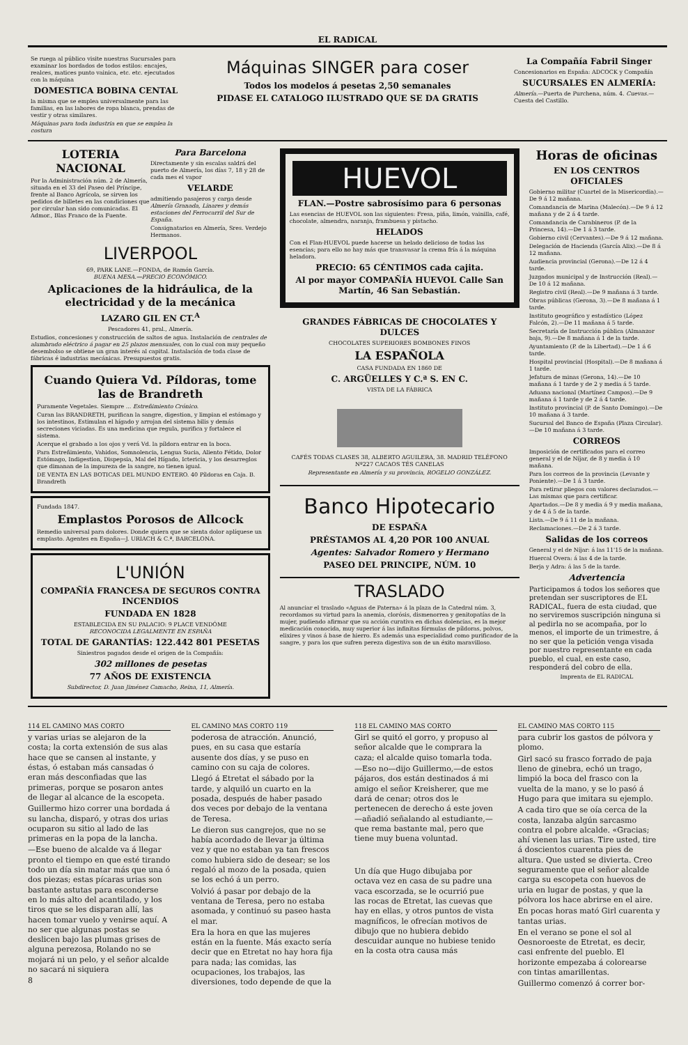EL RADICAL
Se ruega al público visite nuestras Sucursales para examinar los bordados de todos estilos: encajes, realces, matices punto vainica, etc. etc. ejecutados con la máquina
DOMESTICA BOBINA CENTAL
la misma que se emplea universalmente para las familias, en las labores de ropa blanca, prendas de vestir y otras similares.
Máquinas para toda industria en que se emplea la costura
Máquinas SINGER para coser
Todos los modelos á pesetas 2,50 semanales
PIDASE EL CATALOGO ILUSTRADO QUE SE DA GRATIS
La Compañía Fabril Singer
Concesionarios en España: ADCOCK y Compañía
SUCURSALES EN ALMERÍA:
Almería.—Puerta de Purchena, núm. 4. Cuevas.—Cuesta del Castillo.
LOTERIA NACIONAL
Por la Administración núm. 2 de Almería, situada en el 33 del Paseo del Príncipe, frente al Banco Agrícola, se sirven los pedidos de billetes en las condiciones que por circular han sido comunicadas. El Admor., Blas Franco de la Fuente.
Para Barcelona
Directamente y sin escalas saldrá del puerto de Almería, los días 7, 18 y 28 de cada mes el vapor
VELARDE
admitiendo pasajeros y carga desde Almería Granada, Linares y demás estaciones del Ferrocarril del Sur de España.
Consignatarios en Almería, Sres. Verdejo Hermanos.
LIVERPOOL
69, PARK LANE.—FONDA, de Ramón García.
BUENA MESA.—PRECIO ECONÓMICO.
Aplicaciones de la hidráulica, de la electricidad y de la mecánica
LAZARO GIL EN CT.<sup>A</sup>
Pescadores 41, pral., Almería.
Estudios, concesiones y construcción de saltos de agua. Instalación de centrales de alumbrado eléctrico á pagar en 25 plazos mensuales, con lo cual con muy pequeño desembolso se obtiene un gran interés al capital. Instalación de toda clase de fábricas é industrias mecánicas. Presupuestos gratis.
Cuando Quiera Vd. Píldoras, tome las de Brandreth
Puramente Vegetales. Siempre ... Estreñimiento Crónico.
Curan las BRANDRETH, purifican la sangre, digestion, y limpian el estómago y los intestinos, Estimulan el hígado y arrojan del sistema bilis y demás secreciones viciadas. Es una medicina que regula, purifica y fortalece el sistema.
Acerque el grabado a los ojos y verá Vd. la píldora entrar en la boca.
Para Estreñimiento, Vahidos, Somnolencia, Lengua Sucia, Aliento Fétido, Dolor Estómago, Indigestion, Dispepsia, Mal del Hígado, Ictericia, y los desarreglos que dimanan de la impureza de la sangre, no tienen igual.
DE VENTA EN LAS BOTICAS DEL MUNDO ENTERO. 40 Píldoras en Caja. B. Brandreth
Fundada 1847.
Emplastos Porosos de Allcock
Remedio universal para dolores. Donde quiera que se sienta dolor aplíquese un emplasto. Agentes en España—J. URIACH & C.ª, BARCELONA.
L'UNIÓN
COMPAÑÍA FRANCESA DE SEGUROS CONTRA INCENDIOS
FUNDADA EN 1828
ESTABLECIDA EN SU PALACIO: 9 PLACE VENDÓME
RECONOCIDA LEGALMENTE EN ESPAÑA
TOTAL DE GARANTÍAS: 122.442 801 PESETAS
Siniestros pagados desde el origen de la Compañía:
302 millones de pesetas
77 AÑOS DE EXISTENCIA
Subdirector, D. Juan Jiménez Camacho, Reina, 11, Almería.
HUEVOL
FLAN.—Postre sabrosísimo para 6 personas
Las esencias de HUEVOL son las siguientes: Fresa, piña, limón, vainilla, café, chocolate, almendra, naranja, frambuesa y pistacho.
HELADOS
Con el Flan-HUEVOL puede hacerse un helado delicioso de todas las esencias; para ello no hay más que transvasar la crema fría á la máquina heladora.
PRECIO: 65 CÉNTIMOS cada cajita.
Al por mayor COMPAÑÍA HUEVOL Calle San Martín, 46 San Sebastián.
GRANDES FÁBRICAS DE CHOCOLATES Y DULCES
CHOCOLATES SUPERIORES BOMBONES FINOS
LA ESPAÑOLA
CASA FUNDADA EN 1860 DE
C. ARGÜELLES Y C.ª S. EN C.
VISTA DE LA FÁBRICA
CAFÉS TODAS CLASES 38, ALBERTO AGUILERA, 38. MADRID TELÉFONO Nº227 CACAOS TÉS CANELAS
Representante en Almería y su provincia, ROGELIO GONZÁLEZ.
Banco Hipotecario
DE ESPAÑA
PRÉSTAMOS AL 4,20 POR 100 ANUAL
Agentes: Salvador Romero y Hermano
PASEO DEL PRINCIPE, NÚM. 10
TRASLADO
Al anunciar el traslado «Aguas de Paterna» á la plaza de la Catedral núm. 3, recordamos su virtud para la anemia, clorósis, dismenorrea y genitopatías de la mujer, pudiendo afirmar que su acción curativa en dichas dolencias, es la mejor medicación conocida, muy superior á las infinitas fórmulas de píldoras, polvos, elixires y vinos á base de hierro. Es además una especialidad como purificador de la sangre, y para los que sufren pereza digestiva son de un éxito maravilloso.
Horas de oficinas
EN LOS CENTROS OFICIALES
Gobierno militar (Cuartel de la Misericordia).—De 9 á 12 mañana.
Comandancia de Marina (Malecón).—De 9 á 12 mañana y de 2 á 4 tarde.
Comandancia de Carabineros (P. de la Princesa, 14).—De 1 á 3 tarde.
Gobierno civil (Cervantes).—De 9 á 12 mañana.
Delegación de Hacienda (García Alix).—De 8 á 12 mañana.
Audiencia provincial (Gerona).—De 12 á 4 tarde.
Juzgados municipal y de Instrucción (Real).—De 10 á 12 mañana.
Registro civil (Real).—De 9 mañana á 3 tarde.
Obras públicas (Gerona, 3).—De 8 mañana á 1 tarde.
Instituto geográfico y estadístico (López Falcón, 2).—De 11 mañana á 5 tarde.
Secretaría de Instrucción pública (Almanzor baja, 9).—De 8 mañana á 1 de la tarde.
Ayuntamiento (P. de la Libertad).—De 1 á 6 tarde.
Hospital provincial (Hospital).—De 8 mañana á 1 tarde.
Jefatura de minas (Gerona, 14).—De 10 mañana á 1 tarde y de 2 y media á 5 tarde.
Aduana nacional (Martínez Campos).—De 9 mañana á 1 tarde y de 2 á 4 tarde.
Instituto provincial (P. de Santo Domingo).—De 10 mañana á 3 tarde.
Sucursal del Banco de España (Plaza Circular).—De 10 mañana á 3 tarde.
CORREOS
Imposición de certificados para el correo general y el de Níjar, de 8 y media á 10 mañana.
Para los correos de la provincia (Levante y Poniente).—De 1 á 3 tarde.
Para retirar pliegos con valores declarados.—Las mismas que para certificar.
Apartados.—De 8 y media á 9 y media mañana, y de 4 á 5 de la tarde.
Lista.—De 9 á 11 de la mañana.
Reclamaciones.—De 2 á 3 tarde.
Salidas de los correos
General y el de Níjar: á las 11'15 de la mañana.
Huercal Overa: á las 4 de la tarde.
Berja y Adra: á las 5 de la tarde.
Advertencia
Participamos á todos los señores que pretendan ser suscriptores de EL RADICAL, fuera de esta ciudad, que no serviremos suscripción ninguna si al pedirla no se acompaña, por lo menos, el importe de un trimestre, á no ser que la petición venga visada por nuestro representante en cada pueblo, el cual, en este caso, responderá del cobro de ella.
Imprenta de EL RADICAL
114 EL CAMINO MAS CORTO
y varias urias se alejaron de la costa; la corta extensión de sus alas hace que se cansen al instante, y éstas, ó estaban más cansadas ó eran más desconfiadas que las primeras, porque se posaron antes de llegar al alcance de la escopeta.
Guillermo hizo correr una bordada á su lancha, disparó, y otras dos urias ocuparon su sitio al lado de las primeras en la popa de la lancha.
—Ese bueno de alcalde va á llegar pronto el tiempo en que esté tirando todo un día sin matar más que una ó dos piezas; estas pícaras urias son bastante astutas para esconderse en lo más alto del acantilado, y los tiros que se les disparan allí, las hacen tomar vuelo y venirse aquí. A no ser que algunas postas se deslicen bajo las plumas grises de alguna perezosa, Rolando no se mojará ni un pelo, y el señor alcalde no sacará ni siquiera
8
EL CAMINO MAS CORTO 119
poderosa de atracción. Anunció, pues, en su casa que estaría ausente dos días, y se puso en camino con su caja de colores.
Llegó á Etretat el sábado por la tarde, y alquiló un cuarto en la posada, después de haber pasado dos veces por debajo de la ventana de Teresa.
Le dieron sus cangrejos, que no se había acordado de llevar ja última vez y que no estaban ya tan frescos como hubiera sido de desear; se los regaló al mozo de la posada, quien se los echó á un perro.
Volvió á pasar por debajo de la ventana de Teresa, pero no estaba asomada, y continuó su paseo hasta el mar.
Era la hora en que las mujeres están en la fuente. Más exacto sería decir que en Etretat no hay hora fija para nada; las comidas, las ocupaciones, los trabajos, las diversiones, todo depende de que la
118 EL CAMINO MAS CORTO
Girl se quitó el gorro, y propuso al señor alcalde que le comprara la caza; el alcalde quiso tomarla toda.
—Eso no—dijo Guillermo,—de estos pájaros, dos están destinados á mi amigo el señor Kreisherer, que me dará de cenar; otros dos le pertenecen de derecho á este joven—añadió señalando al estudiante,—que rema bastante mal, pero que tiene muy buena voluntad.
Un día que Hugo dibujaba por octava vez en casa de su padre una vaca escorzada, se le ocurrió pue las rocas de Etretat, las cuevas que hay en ellas, y otros puntos de vista magníficos, le ofrecían motivos de dibujo que no hubiera debido descuidar aunque no hubiese tenido en la costa otra causa más
EL CAMINO MAS CORTO 115
para cubrir los gastos de pólvora y plomo.
Girl sacó su frasco forrado de paja lleno de ginebra, echó un trago, limpió la boca del frasco con la vuelta de la mano, y se lo pasó á Hugo para que imitara su ejemplo.
A cada tiro que se oía cerca de la costa, lanzaba algún sarcasmo contra el pobre alcalde. «Gracias; ahí vienen las urias. Tire usted, tire á doscientos cuarenta pies de altura. Que usted se divierta. Creo seguramente que el señor alcalde carga su escopeta con huevos de uria en lugar de postas, y que la pólvora los hace abrirse en el aire.
En pocas horas mató Girl cuarenta y tantas urias.
En el verano se pone el sol al Oesnoroeste de Etretat, es decir, casi enfrente del pueblo. El horizonte empezaba á colorearse con tintas amarillentas.
Guillermo comenzó á correr bor-